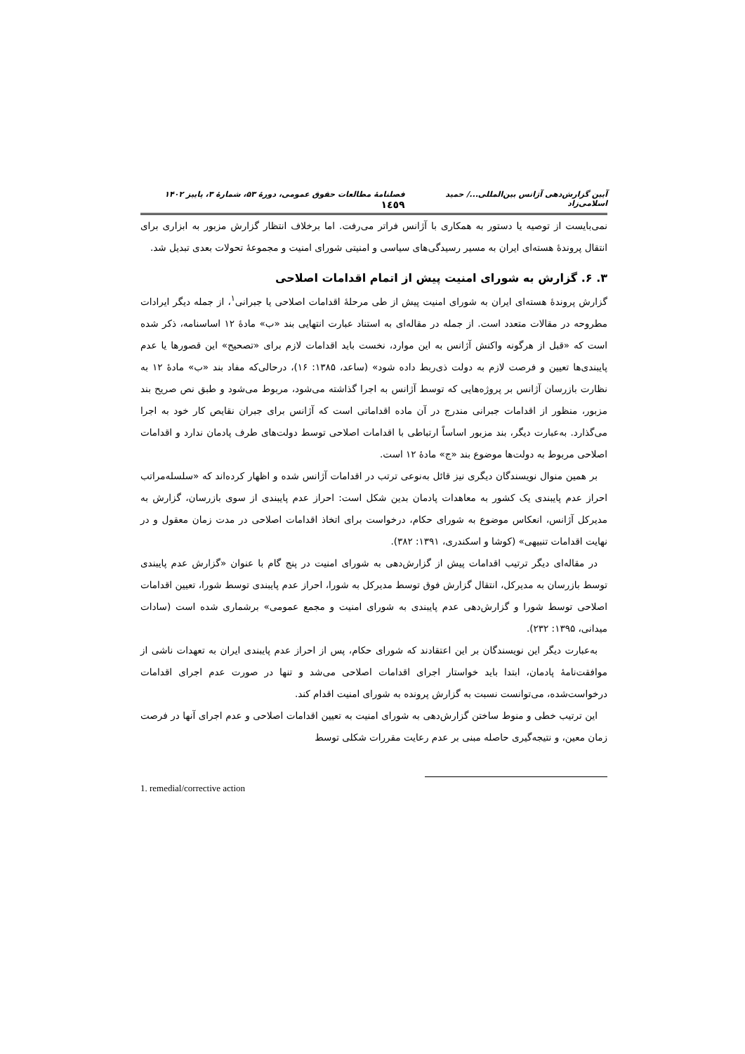آیین گزارش‌دهی آژانس بین‌المللی.../ حمید اسلامی‌زاد فصلنامهٔ مطالعات حقوق عمومی، دورهٔ ۵۳، شمارهٔ ۳، پاییز ۱۴۰۲ ١٤٥٩
نمی‌بایست از توصیه یا دستور به همکاری با آژانس فراتر می‌رفت. اما برخلاف انتظار گزارش مزبور به ابزاری برای انتقال پروندهٔ هسته‌ای ایران به مسیر رسیدگی‌های سیاسی و امنیتی شورای امنیت و مجموعهٔ تحولات بعدی تبدیل شد.
۳. ۶. گزارش به شورای امنیت پیش از اتمام اقدامات اصلاحی
گزارش پروندهٔ هسته‌ای ایران به شورای امنیت پیش از طی مرحلهٔ اقدامات اصلاحی یا جبرانی<sup>۱</sup>، از جمله دیگر ایرادات مطروحه در مقالات متعدد است. از جمله در مقاله‌ای به استناد عبارت انتهایی بند «ب» مادهٔ ۱۲ اساسنامه، ذکر شده است که «قبل از هرگونه واکنش آژانس به این موارد، نخست باید اقدامات لازم برای «تصحیح» این قصورها یا عدم پایبندی‌ها تعیین و فرصت لازم به دولت ذی‌ربط داده شود» (ساعد، ۱۳۸۵: ۱۶)، درحالی‌که مفاد بند «ب» مادهٔ ۱۲ به نظارت بازرسان آژانس بر پروژه‌هایی که توسط آژانس به اجرا گذاشته می‌شود، مربوط می‌شود و طبق نص صریح بند مزبور، منظور از اقدامات جبرانی مندرج در آن ماده اقداماتی است که آژانس برای جبران نقایص کار خود به اجرا می‌گذارد. به‌عبارت دیگر، بند مزبور اساساً ارتباطی با اقدامات اصلاحی توسط دولت‌های طرف پادمان ندارد و اقدامات اصلاحی مربوط به دولت‌ها موضوع بند «ج» مادهٔ ۱۲ است.
بر همین منوال نویسندگان دیگری نیز قائل به‌نوعی ترتب در اقدامات آژانس شده و اظهار کرده‌اند که «سلسله‌مراتب احراز عدم پایبندی یک کشور به معاهدات پادمان بدین شکل است: احراز عدم پایبندی از سوی بازرسان، گزارش به مدیرکل آژانس، انعکاس موضوع به شورای حکام، درخواست برای اتخاذ اقدامات اصلاحی در مدت زمان معقول و در نهایت اقدامات تنبیهی» (کوشا و اسکندری، ۱۳۹۱: ۳۸۲).
در مقاله‌ای دیگر ترتیب اقدامات پیش از گزارش‌دهی به شورای امنیت در پنج گام با عنوان «گزارش عدم پایبندی توسط بازرسان به مدیرکل، انتقال گزارش فوق توسط مدیرکل به شورا، احراز عدم پایبندی توسط شورا، تعیین اقدامات اصلاحی توسط شورا و گزارش‌دهی عدم پایبندی به شورای امنیت و مجمع عمومی» برشماری شده است (سادات میدانی، ۱۳۹۵: ۲۳۲).
به‌عبارت دیگر این نویسندگان بر این اعتقادند که شورای حکام، پس از احراز عدم پایبندی ایران به تعهدات ناشی از موافقت‌نامهٔ پادمان، ابتدا باید خواستار اجرای اقدامات اصلاحی می‌شد و تنها در صورت عدم اجرای اقدامات درخواست‌شده، می‌توانست نسبت به گزارش پرونده به شورای امنیت اقدام کند.
این ترتیب خطی و منوط ساختن گزارش‌دهی به شورای امنیت به تعیین اقدامات اصلاحی و عدم اجرای آنها در فرصت زمان معین، و نتیجه‌گیری حاصله مبنی بر عدم رعایت مقررات شکلی توسط
1. remedial/corrective action